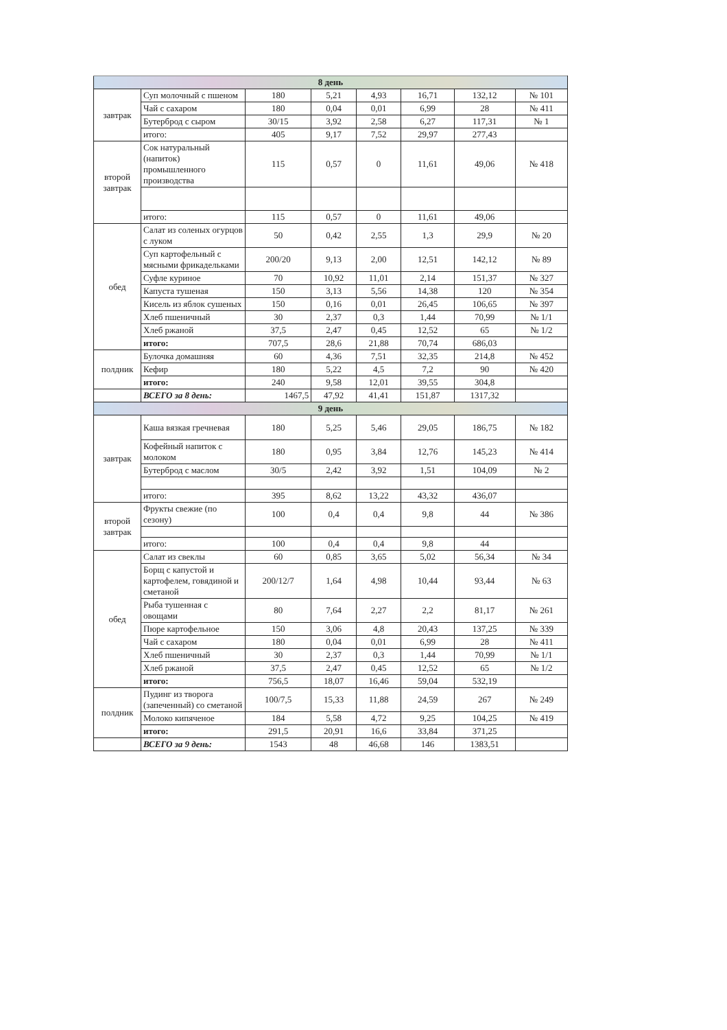| 8 день | | | | | | | |
| завтрак | Суп молочный с пшеном | 180 | 5,21 | 4,93 | 16,71 | 132,12 | № 101 |
| | Чай с сахаром | 180 | 0,04 | 0,01 | 6,99 | 28 | № 411 |
| | Бутерброд с сыром | 30/15 | 3,92 | 2,58 | 6,27 | 117,31 | № 1 |
| | итого: | 405 | 9,17 | 7,52 | 29,97 | 277,43 | |
| второй завтрак | Сок натуральный (напиток) промышленного производства | 115 | 0,57 | 0 | 11,61 | 49,06 | № 418 |
| | итого: | 115 | 0,57 | 0 | 11,61 | 49,06 | |
| обед | Салат из соленых огурцов с луком | 50 | 0,42 | 2,55 | 1,3 | 29,9 | № 20 |
| | Суп картофельный с мясными фрикадельками | 200/20 | 9,13 | 2,00 | 12,51 | 142,12 | № 89 |
| | Суфле куриное | 70 | 10,92 | 11,01 | 2,14 | 151,37 | № 327 |
| | Капуста тушеная | 150 | 3,13 | 5,56 | 14,38 | 120 | № 354 |
| | Кисель из яблок сушеных | 150 | 0,16 | 0,01 | 26,45 | 106,65 | № 397 |
| | Хлеб пшеничный | 30 | 2,37 | 0,3 | 1,44 | 70,99 | № 1/1 |
| | Хлеб ржаной | 37,5 | 2,47 | 0,45 | 12,52 | 65 | № 1/2 |
| | итого: | 707,5 | 28,6 | 21,88 | 70,74 | 686,03 | |
| полдник | Булочка домашняя | 60 | 4,36 | 7,51 | 32,35 | 214,8 | № 452 |
| | Кефир | 180 | 5,22 | 4,5 | 7,2 | 90 | № 420 |
| | итого: | 240 | 9,58 | 12,01 | 39,55 | 304,8 | |
| | ВСЕГО за 8 день: | 1467,5 | 47,92 | 41,41 | 151,87 | 1317,32 | |
| 9 день | | | | | | | |
| завтрак | Каша вязкая гречневая | 180 | 5,25 | 5,46 | 29,05 | 186,75 | № 182 |
| | Кофейный напиток с молоком | 180 | 0,95 | 3,84 | 12,76 | 145,23 | № 414 |
| | Бутерброд с маслом | 30/5 | 2,42 | 3,92 | 1,51 | 104,09 | № 2 |
| | итого: | 395 | 8,62 | 13,22 | 43,32 | 436,07 | |
| второй завтрак | Фрукты свежие (по сезону) | 100 | 0,4 | 0,4 | 9,8 | 44 | № 386 |
| | итого: | 100 | 0,4 | 0,4 | 9,8 | 44 | |
| обед | Салат из свеклы | 60 | 0,85 | 3,65 | 5,02 | 56,34 | № 34 |
| | Борщ с капустой и картофелем, говядиной и сметаной | 200/12/7 | 1,64 | 4,98 | 10,44 | 93,44 | № 63 |
| | Рыба тушенная с овощами | 80 | 7,64 | 2,27 | 2,2 | 81,17 | № 261 |
| | Пюре картофельное | 150 | 3,06 | 4,8 | 20,43 | 137,25 | № 339 |
| | Чай с сахаром | 180 | 0,04 | 0,01 | 6,99 | 28 | № 411 |
| | Хлеб пшеничный | 30 | 2,37 | 0,3 | 1,44 | 70,99 | № 1/1 |
| | Хлеб ржаной | 37,5 | 2,47 | 0,45 | 12,52 | 65 | № 1/2 |
| | итого: | 756,5 | 18,07 | 16,46 | 59,04 | 532,19 | |
| полдник | Пудинг из творога (запеченный) со сметаной | 100/7,5 | 15,33 | 11,88 | 24,59 | 267 | № 249 |
| | Молоко кипяченое | 184 | 5,58 | 4,72 | 9,25 | 104,25 | № 419 |
| | итого: | 291,5 | 20,91 | 16,6 | 33,84 | 371,25 | |
| | ВСЕГО за 9 день: | 1543 | 48 | 46,68 | 146 | 1383,51 | |